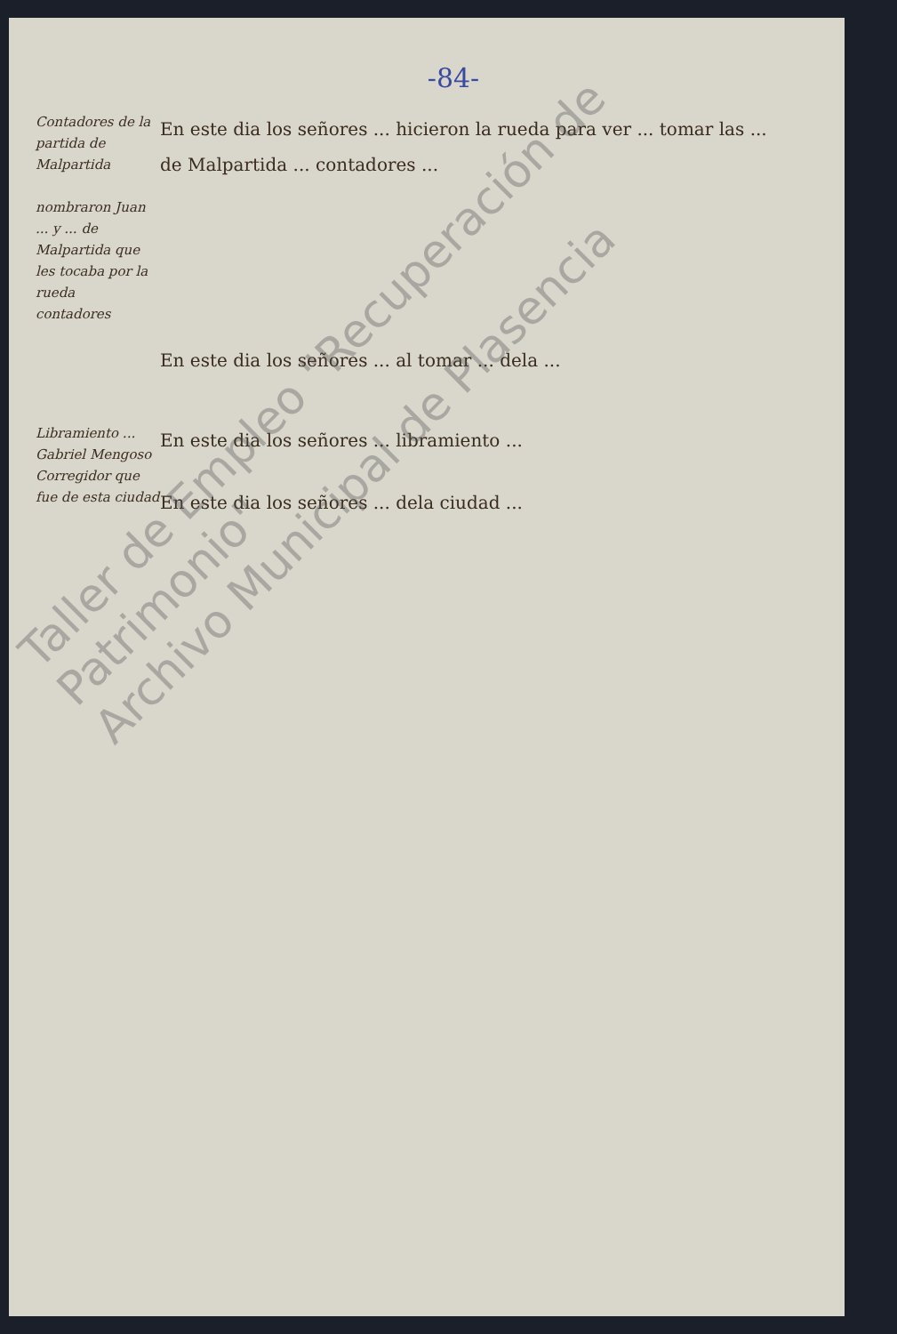-84-
Contadores de la partida de Malpartida
nombraron Juan ... y ... de Malpartida que les tocaba por la rueda
contadores
En este dia los señores ... hicieron la rueda para ver ... tomar las ... de Malpartida ... contadores ...
En este dia los señores ... al tomar ... dela ...
Libramiento ... Gabriel Mengoso Corregidor que fue de esta ciudad
En este dia los señores ... libramiento ...
En este dia los señores ... dela ciudad ...
Taller de Empleo "Recuperación de Patrimonio"
Archivo Municipal de Plasencia